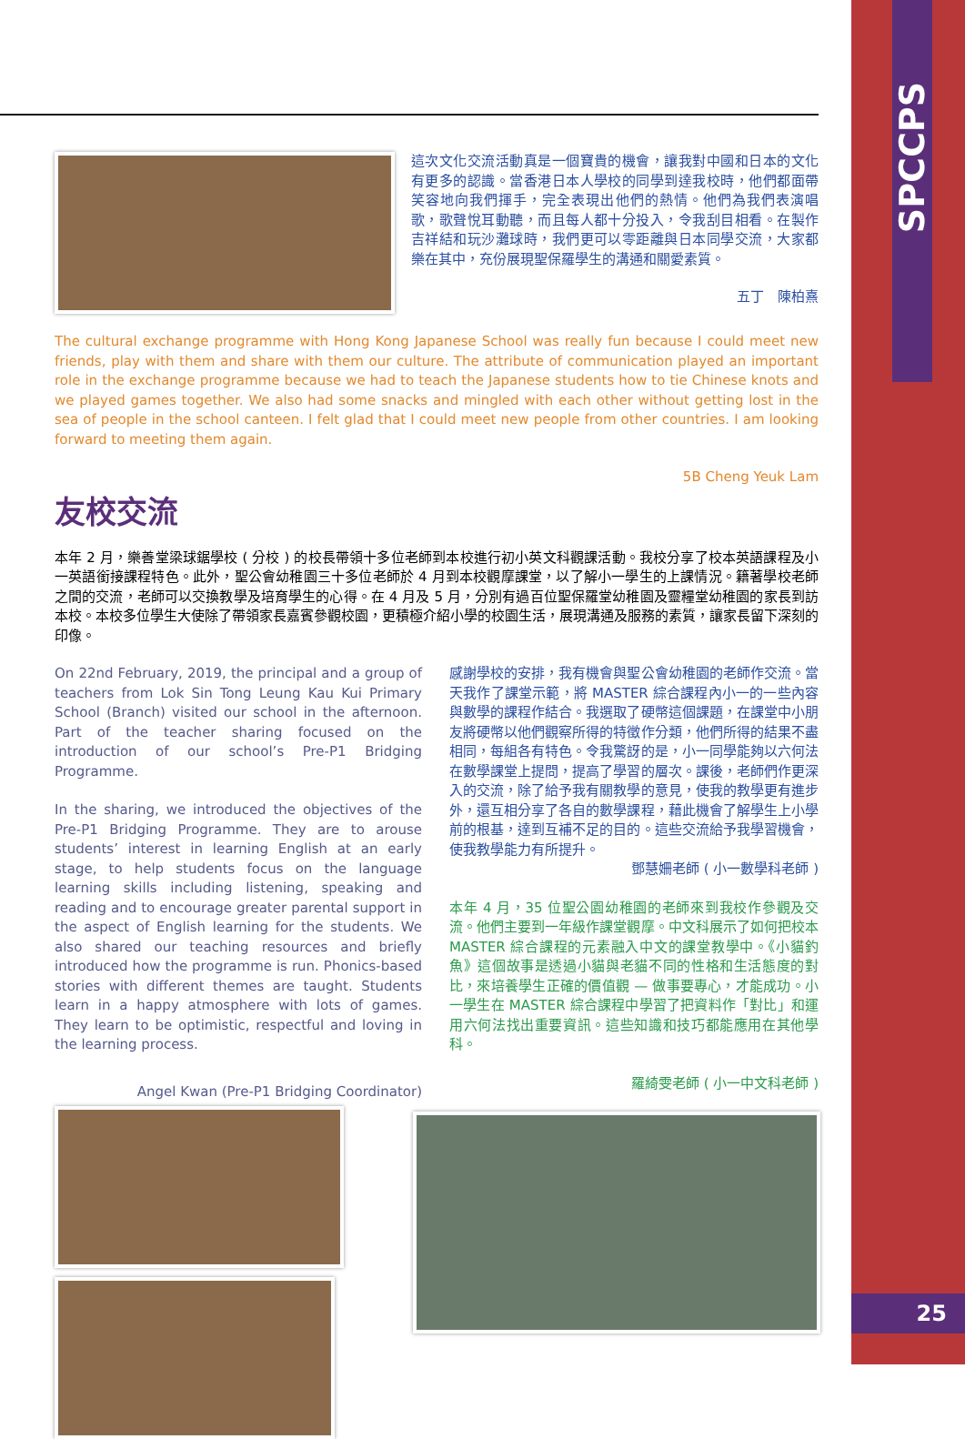SPCCPS
25
這次文化交流活動真是一個寶貴的機會，讓我對中國和日本的文化有更多的認識。當香港日本人學校的同學到達我校時，他們都面帶笑容地向我們揮手，完全表現出他們的熱情。他們為我們表演唱歌，歌聲悅耳動聽，而且每人都十分投入，令我刮目相看。在製作吉祥結和玩沙灘球時，我們更可以零距離與日本同學交流，大家都樂在其中，充份展現聖保羅學生的溝通和關愛素質。
五丁　陳柏熹
The cultural exchange programme with Hong Kong Japanese School was really fun because I could meet new friends, play with them and share with them our culture. The attribute of communication played an important role in the exchange programme because we had to teach the Japanese students how to tie Chinese knots and we played games together. We also had some snacks and mingled with each other without getting lost in the sea of people in the school canteen. I felt glad that I could meet new people from other countries. I am looking forward to meeting them again.
5B Cheng Yeuk Lam
友校交流
本年 2 月，樂善堂梁球鋸學校 ( 分校 ) 的校長帶領十多位老師到本校進行初小英文科觀課活動。我校分享了校本英語課程及小一英語銜接課程特色。此外，聖公會幼稚園三十多位老師於 4 月到本校觀摩課堂，以了解小一學生的上課情況。籍著學校老師之間的交流，老師可以交換教學及培育學生的心得。在 4 月及 5 月，分別有過百位聖保羅堂幼稚園及靈糧堂幼稚園的家長到訪本校。本校多位學生大使除了帶領家長嘉賓參觀校園，更積極介紹小學的校園生活，展現溝通及服務的素質，讓家長留下深刻的印像。
On 22nd February, 2019, the principal and a group of teachers from Lok Sin Tong Leung Kau Kui Primary School (Branch) visited our school in the afternoon. Part of the teacher sharing focused on the introduction of our school’s Pre-P1 Bridging Programme.
In the sharing, we introduced the objectives of the Pre-P1 Bridging Programme. They are to arouse students’ interest in learning English at an early stage, to help students focus on the language learning skills including listening, speaking and reading and to encourage greater parental support in the aspect of English learning for the students. We also shared our teaching resources and briefly introduced how the programme is run. Phonics-based stories with different themes are taught. Students learn in a happy atmosphere with lots of games. They learn to be optimistic, respectful and loving in the learning process.
Angel Kwan (Pre-P1 Bridging Coordinator)
感謝學校的安排，我有機會與聖公會幼稚園的老師作交流。當天我作了課堂示範，將 MASTER 綜合課程內小一的一些內容與數學的課程作結合。我選取了硬幣這個課題，在課堂中小朋友將硬幣以他們觀察所得的特徵作分類，他們所得的結果不盡相同，每組各有特色。令我驚訝的是，小一同學能夠以六何法在數學課堂上提問，提高了學習的層次。課後，老師們作更深入的交流，除了給予我有關教學的意見，使我的教學更有進步外，還互相分享了各自的數學課程，藉此機會了解學生上小學前的根基，達到互補不足的目的。這些交流給予我學習機會，使我教學能力有所提升。
鄧慧姍老師 ( 小一數學科老師 )
本年 4 月，35 位聖公園幼稚園的老師來到我校作參觀及交流。他們主要到一年級作課堂觀摩。中文科展示了如何把校本 MASTER 綜合課程的元素融入中文的課堂教學中。《小貓釣魚》這個故事是透過小貓與老貓不同的性格和生活態度的對比，來培養學生正確的價值觀 — 做事要專心，才能成功。小一學生在 MASTER 綜合課程中學習了把資料作「對比」和運用六何法找出重要資訊。這些知識和技巧都能應用在其他學科。
羅綺雯老師 ( 小一中文科老師 )